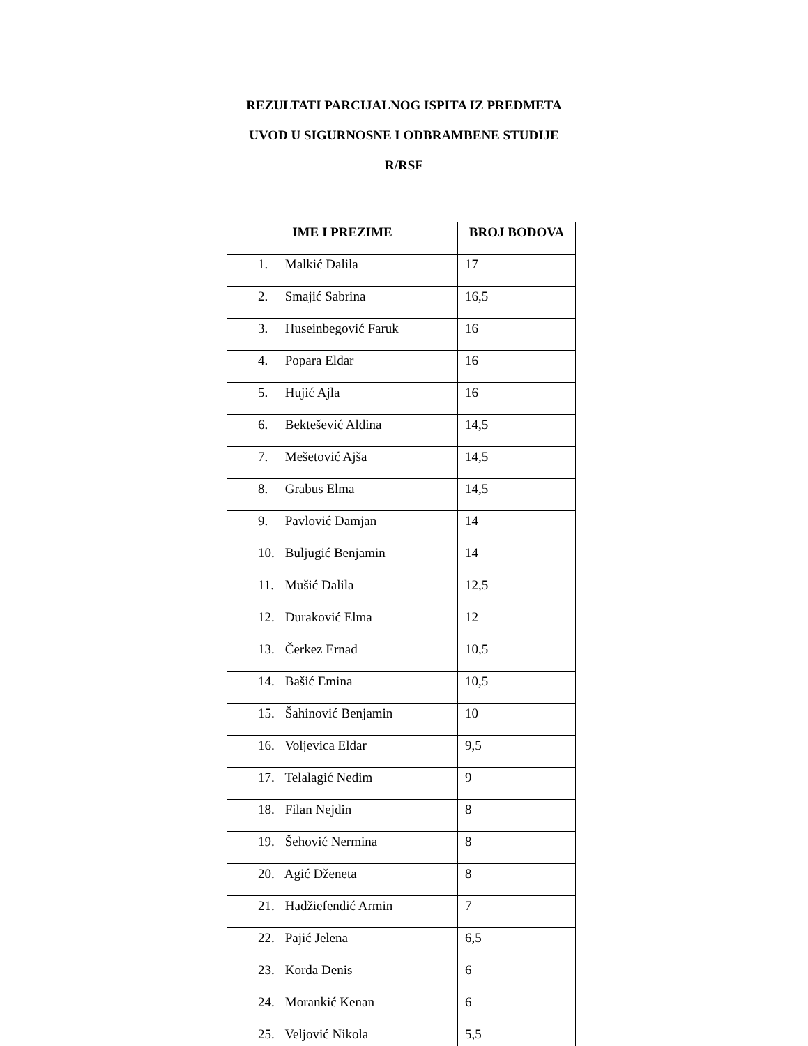REZULTATI PARCIJALNOG ISPITA IZ PREDMETA
UVOD U SIGURNOSNE I ODBRAMBENE STUDIJE
R/RSF
| IME I PREZIME | BROJ BODOVA |
| --- | --- |
| 1. Malkić Dalila | 17 |
| 2. Smajić Sabrina | 16,5 |
| 3. Huseinbegović Faruk | 16 |
| 4. Popara Eldar | 16 |
| 5. Hujić Ajla | 16 |
| 6. Bektešević Aldina | 14,5 |
| 7. Mešetović Ajša | 14,5 |
| 8. Grabus Elma | 14,5 |
| 9. Pavlović Damjan | 14 |
| 10. Buljugić Benjamin | 14 |
| 11. Mušić Dalila | 12,5 |
| 12. Duraković Elma | 12 |
| 13. Čerkez Ernad | 10,5 |
| 14. Bašić Emina | 10,5 |
| 15. Šahinović Benjamin | 10 |
| 16. Voljevica Eldar | 9,5 |
| 17. Telalagić Nedim | 9 |
| 18. Filan Nejdin | 8 |
| 19. Šehović Nermina | 8 |
| 20. Agić Dženeta | 8 |
| 21. Hadžiefendić Armin | 7 |
| 22. Pajić Jelena | 6,5 |
| 23. Korda Denis | 6 |
| 24. Morankić Kenan | 6 |
| 25. Veljović Nikola | 5,5 |